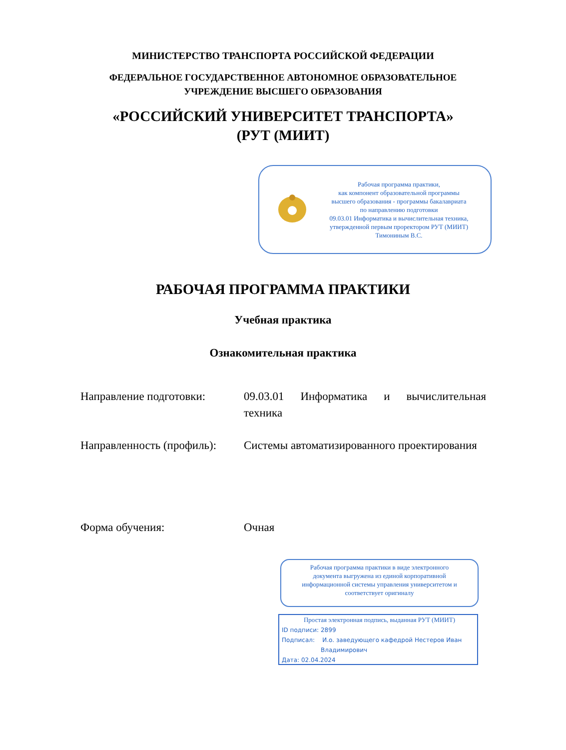МИНИСТЕРСТВО ТРАНСПОРТА РОССИЙСКОЙ ФЕДЕРАЦИИ
ФЕДЕРАЛЬНОЕ ГОСУДАРСТВЕННОЕ АВТОНОМНОЕ ОБРАЗОВАТЕЛЬНОЕ
УЧРЕЖДЕНИЕ ВЫСШЕГО ОБРАЗОВАНИЯ
«РОССИЙСКИЙ УНИВЕРСИТЕТ ТРАНСПОРТА»
(РУТ (МИИТ)
Рабочая программа практики,
как компонент образовательной программы
высшего образования - программы бакалавриата
по направлению подготовки
09.03.01 Информатика и вычислительная техника,
утвержденной первым проректором РУТ (МИИТ)
Тимониным В.С.
РАБОЧАЯ ПРОГРАММА ПРАКТИКИ
Учебная практика
Ознакомительная практика
Направление подготовки: 09.03.01 Информатика и вычислительная техника
Направленность (профиль):
Системы автоматизированного проектирования
Форма обучения: Очная
Рабочая программа практики в виде электронного
документа выгружена из единой корпоративной
информационной системы управления университетом и
соответствует оригиналу
Простая электронная подпись, выданная РУТ (МИИТ)
ID подписи: 2899
Подписал: И.о. заведующего кафедрой Нестеров Иван
Владимирович
Дата: 02.04.2024